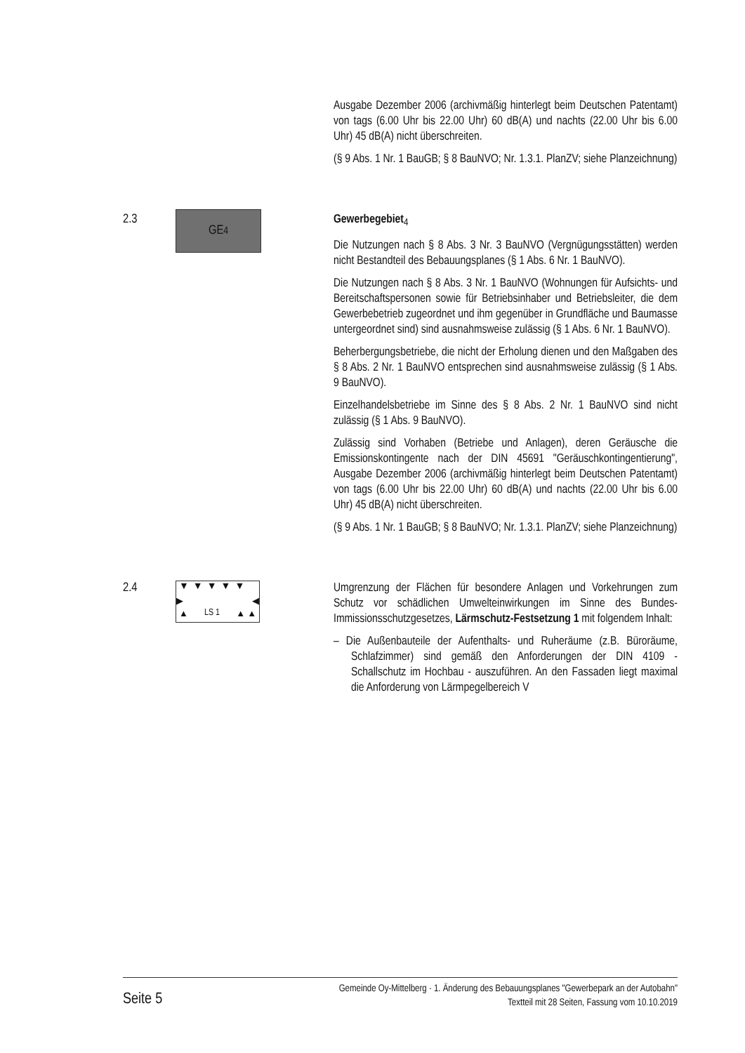Ausgabe Dezember 2006 (archivmäßig hinterlegt beim Deutschen Patentamt) von tags (6.00 Uhr bis 22.00 Uhr) 60 dB(A) und nachts (22.00 Uhr bis 6.00 Uhr) 45 dB(A) nicht überschreiten.
(§ 9 Abs. 1 Nr. 1 BauGB; § 8 BauNVO; Nr. 1.3.1. PlanZV; siehe Planzeichnung)
2.3
GE<sub>4</sub>
Gewerbegebiet<sub>4</sub>
Die Nutzungen nach § 8 Abs. 3 Nr. 3 BauNVO (Vergnügungsstätten) werden nicht Bestandteil des Bebauungsplanes (§ 1 Abs. 6 Nr. 1 BauNVO).
Die Nutzungen nach § 8 Abs. 3 Nr. 1 BauNVO (Wohnungen für Aufsichts- und Bereitschaftspersonen sowie für Betriebsinhaber und Betriebsleiter, die dem Gewerbebetrieb zugeordnet und ihm gegenüber in Grundfläche und Baumasse untergeordnet sind) sind ausnahmsweise zulässig (§ 1 Abs. 6 Nr. 1 BauNVO).
Beherbergungsbetriebe, die nicht der Erholung dienen und den Maßgaben des § 8 Abs. 2 Nr. 1 BauNVO entsprechen sind ausnahmsweise zulässig (§ 1 Abs. 9 BauNVO).
Einzelhandelsbetriebe im Sinne des § 8 Abs. 2 Nr. 1 BauNVO sind nicht zulässig (§ 1 Abs. 9 BauNVO).
Zulässig sind Vorhaben (Betriebe und Anlagen), deren Geräusche die Emissionskontingente nach der DIN 45691 "Geräuschkontingentierung", Ausgabe Dezember 2006 (archivmäßig hinterlegt beim Deutschen Patentamt) von tags (6.00 Uhr bis 22.00 Uhr) 60 dB(A) und nachts (22.00 Uhr bis 6.00 Uhr) 45 dB(A) nicht überschreiten.
(§ 9 Abs. 1 Nr. 1 BauGB; § 8 BauNVO; Nr. 1.3.1. PlanZV; siehe Planzeichnung)
2.4
▼▼▼▼▼
▶ ◀
▲ LS 1 ▲ ▲
Umgrenzung der Flächen für besondere Anlagen und Vorkehrungen zum Schutz vor schädlichen Umwelteinwirkungen im Sinne des Bundes-Immissionsschutzgesetzes, Lärmschutz-Festsetzung 1 mit folgendem Inhalt:
– Die Außenbauteile der Aufenthalts- und Ruheräume (z.B. Büroräume, Schlafzimmer) sind gemäß den Anforderungen der DIN 4109 - Schallschutz im Hochbau - auszuführen. An den Fassaden liegt maximal die Anforderung von Lärmpegelbereich V
Seite 5
Gemeinde Oy-Mittelberg · 1. Änderung des Bebauungsplanes "Gewerbepark an der Autobahn"
Textteil mit 28 Seiten, Fassung vom 10.10.2019